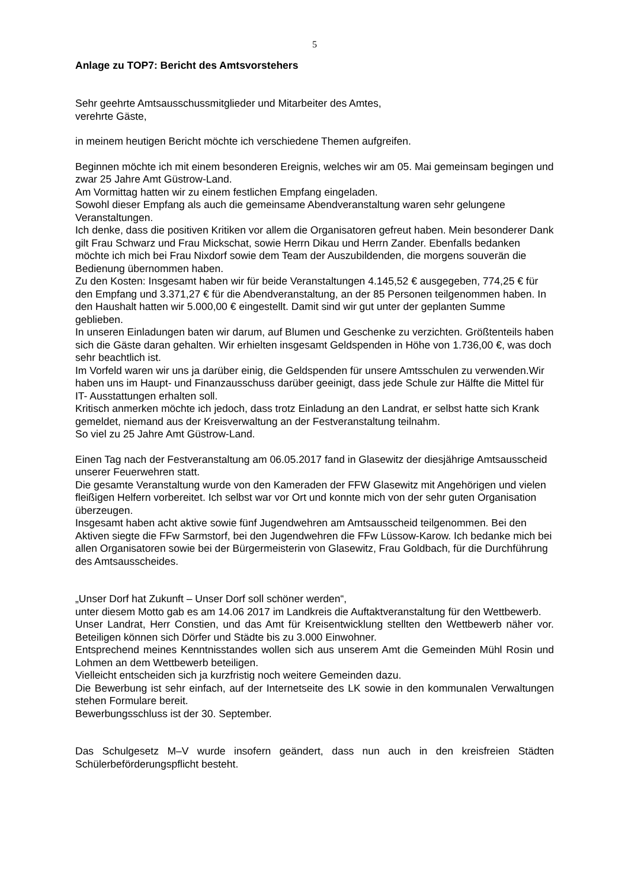5
Anlage zu TOP7: Bericht des Amtsvorstehers
Sehr geehrte Amtsausschussmitglieder und Mitarbeiter des Amtes,
verehrte Gäste,
in meinem heutigen Bericht möchte ich verschiedene Themen aufgreifen.
Beginnen möchte ich mit einem besonderen Ereignis, welches wir am 05. Mai gemeinsam begingen und zwar 25 Jahre Amt Güstrow-Land.
Am Vormittag hatten wir zu einem festlichen Empfang eingeladen.
Sowohl dieser Empfang als auch die gemeinsame Abendveranstaltung waren sehr gelungene Veranstaltungen.
Ich denke, dass die positiven Kritiken vor allem die Organisatoren gefreut haben. Mein besonderer Dank gilt Frau Schwarz und Frau Mickschat, sowie Herrn Dikau und Herrn Zander. Ebenfalls bedanken möchte ich mich bei Frau Nixdorf sowie dem Team der Auszubildenden, die morgens souverän die Bedienung übernommen haben.
Zu den Kosten: Insgesamt haben wir für beide Veranstaltungen 4.145,52 € ausgegeben, 774,25 € für den Empfang und 3.371,27 € für die Abendveranstaltung, an der 85 Personen teilgenommen haben. In den Haushalt hatten wir 5.000,00 € eingestellt. Damit sind wir gut unter der geplanten Summe geblieben.
In unseren Einladungen baten wir darum, auf Blumen und Geschenke zu verzichten. Größtenteils haben sich die Gäste daran gehalten. Wir erhielten insgesamt Geldspenden in Höhe von 1.736,00 €, was doch sehr beachtlich ist.
Im Vorfeld waren wir uns ja darüber einig, die Geldspenden für unsere Amtsschulen zu verwenden.Wir haben uns im Haupt- und Finanzausschuss darüber geeinigt, dass jede Schule zur Hälfte die Mittel für IT- Ausstattungen erhalten soll.
Kritisch anmerken möchte ich jedoch, dass trotz Einladung an den Landrat, er selbst hatte sich Krank gemeldet, niemand aus der Kreisverwaltung an der Festveranstaltung teilnahm.
So viel zu 25 Jahre Amt Güstrow-Land.
Einen Tag nach der Festveranstaltung am 06.05.2017 fand in Glasewitz der diesjährige Amtsausscheid unserer Feuerwehren statt.
Die gesamte Veranstaltung wurde von den Kameraden der FFW Glasewitz mit Angehörigen und vielen fleißigen Helfern vorbereitet. Ich selbst war vor Ort und konnte mich von der sehr guten Organisation überzeugen.
Insgesamt haben acht aktive sowie fünf Jugendwehren am Amtsausscheid teilgenommen. Bei den Aktiven siegte die FFw Sarmstorf, bei den Jugendwehren die FFw Lüssow-Karow. Ich bedanke mich bei allen Organisatoren sowie bei der Bürgermeisterin von Glasewitz, Frau Goldbach, für die Durchführung des Amtsausscheides.
„Unser Dorf hat Zukunft – Unser Dorf soll schöner werden“,
unter diesem Motto gab es am 14.06 2017 im Landkreis die Auftaktveranstaltung für den Wettbewerb.
Unser Landrat, Herr Constien, und das Amt für Kreisentwicklung stellten den Wettbewerb näher vor. Beteiligen können sich Dörfer und Städte bis zu 3.000 Einwohner.
Entsprechend meines Kenntnisstandes wollen sich aus unserem Amt die Gemeinden Mühl Rosin und Lohmen an dem Wettbewerb beteiligen.
Vielleicht entscheiden sich ja kurzfristig noch weitere Gemeinden dazu.
Die Bewerbung ist sehr einfach, auf der Internetseite des LK sowie in den kommunalen Verwaltungen stehen Formulare bereit.
Bewerbungsschluss ist der 30. September.
Das Schulgesetz M–V wurde insofern geändert, dass nun auch in den kreisfreien Städten Schülerbeförderungspflicht besteht.